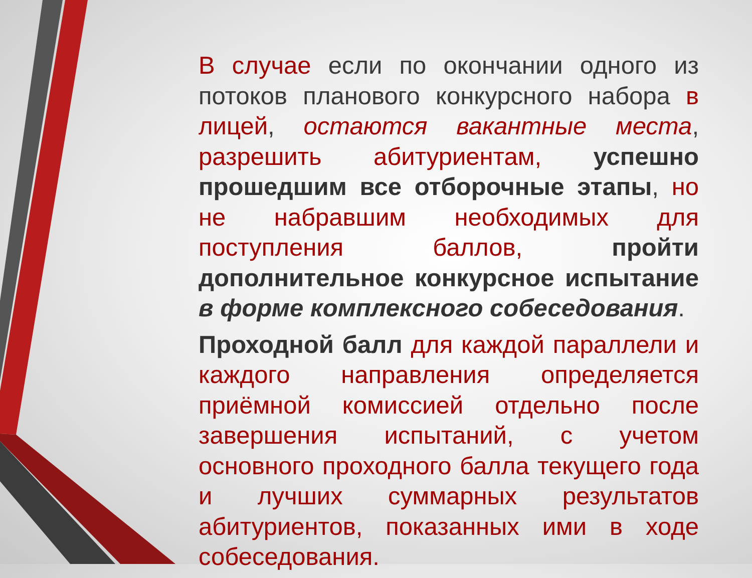В случае если по окончании одного из потоков планового конкурсного набора в лицей, остаются вакантные места, разрешить абитуриентам, успешно прошедшим все отборочные этапы, но не набравшим необходимых для поступления баллов, пройти дополнительное конкурсное испытание в форме комплексного собеседования.
Проходной балл для каждой параллели и каждого направления определяется приёмной комиссией отдельно после завершения испытаний, с учетом основного проходного балла текущего года и лучших суммарных результатов абитуриентов, показанных ими в ходе собеседования.